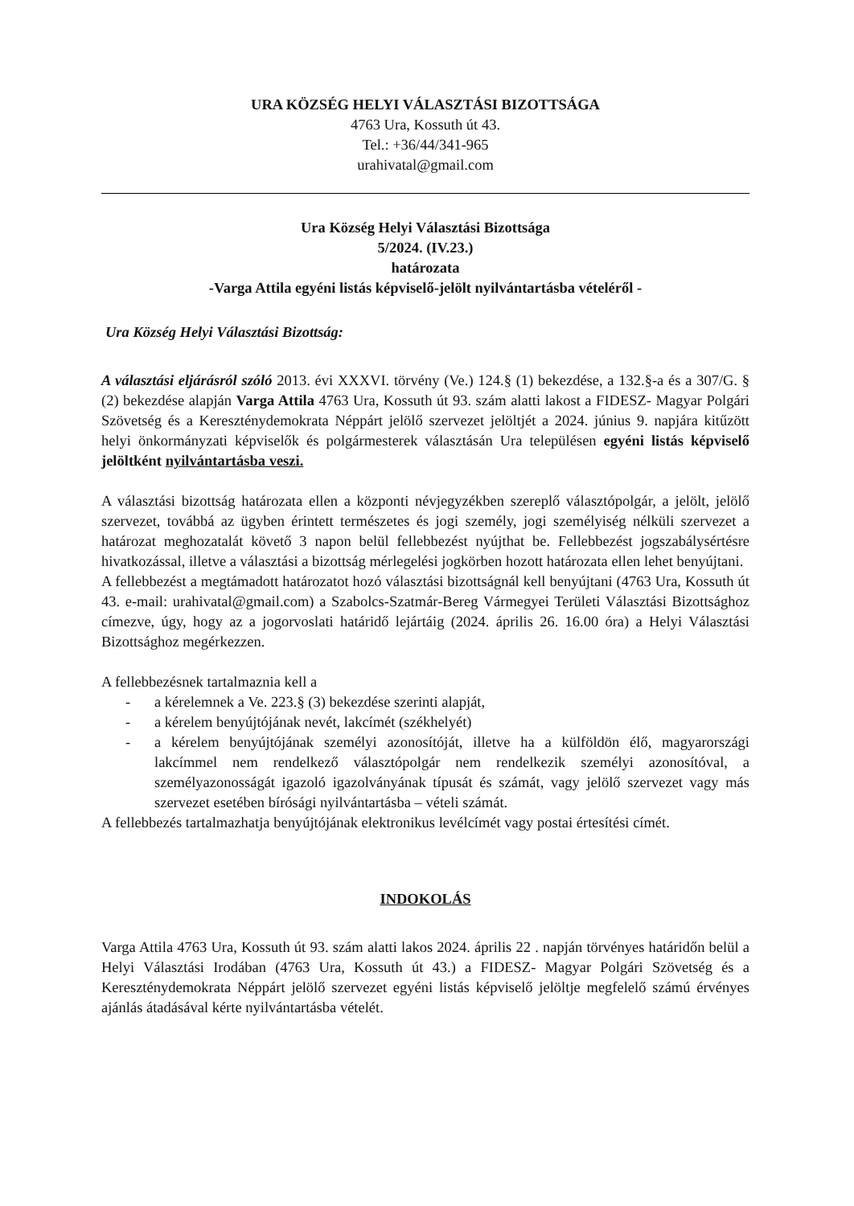URA KÖZSÉG HELYI VÁLASZTÁSI BIZOTTSÁGA
4763 Ura, Kossuth út 43.
Tel.: +36/44/341-965
urahivatal@gmail.com
Ura Község Helyi Választási Bizottsága
5/2024. (IV.23.)
határozata
-Varga Attila egyéni listás képviselő-jelölt nyilvántartásba vételéről -
Ura Község Helyi Választási Bizottság:
A választási eljárásról szóló 2013. évi XXXVI. törvény (Ve.) 124.§ (1) bekezdése, a 132.§-a és a 307/G. § (2) bekezdése alapján Varga Attila 4763 Ura, Kossuth út 93. szám alatti lakost a FIDESZ- Magyar Polgári Szövetség és a Kereszténydemokrata Néppárt jelölő szervezet jelöltjét a 2024. június 9. napjára kitűzött helyi önkormányzati képviselők és polgármesterek választásán Ura településen egyéni listás képviselő jelöltként nyilvántartásba veszi.
A választási bizottság határozata ellen a központi névjegyzékben szereplő választópolgár, a jelölt, jelölő szervezet, továbbá az ügyben érintett természetes és jogi személy, jogi személyiség nélküli szervezet a határozat meghozatalát követő 3 napon belül fellebbezést nyújthat be. Fellebbezést jogszabálysértésre hivatkozással, illetve a választási a bizottság mérlegelési jogkörben hozott határozata ellen lehet benyújtani.
A fellebbezést a megtámadott határozatot hozó választási bizottságnál kell benyújtani (4763 Ura, Kossuth út 43. e-mail: urahivatal@gmail.com) a Szabolcs-Szatmár-Bereg Vármegyei Területi Választási Bizottsághoz címezve, úgy, hogy az a jogorvoslati határidő lejártáig (2024. április 26. 16.00 óra) a Helyi Választási Bizottsághoz megérkezzen.
A fellebbezésnek tartalmaznia kell a
- a kérelemnek a Ve. 223.§ (3) bekezdése szerinti alapját,
- a kérelem benyújtójának nevét, lakcímét (székhelyét)
- a kérelem benyújtójának személyi azonosítóját, illetve ha a külföldön élő, magyarországi lakcímmel nem rendelkező választópolgár nem rendelkezik személyi azonosítóval, a személyazonosságát igazoló igazolványának típusát és számát, vagy jelölő szervezet vagy más szervezet esetében bírósági nyilvántartásba – vételi számát.
A fellebbezés tartalmazhatja benyújtójának elektronikus levélcímét vagy postai értesítési címét.
INDOKOLÁS
Varga Attila 4763 Ura, Kossuth út 93. szám alatti lakos 2024. április 22 . napján törvényes határidőn belül a Helyi Választási Irodában (4763 Ura, Kossuth út 43.) a FIDESZ- Magyar Polgári Szövetség és a Kereszténydemokrata Néppárt jelölő szervezet egyéni listás képviselő jelöltje megfelelő számú érvényes ajánlás átadásával kérte nyilvántartásba vételét.